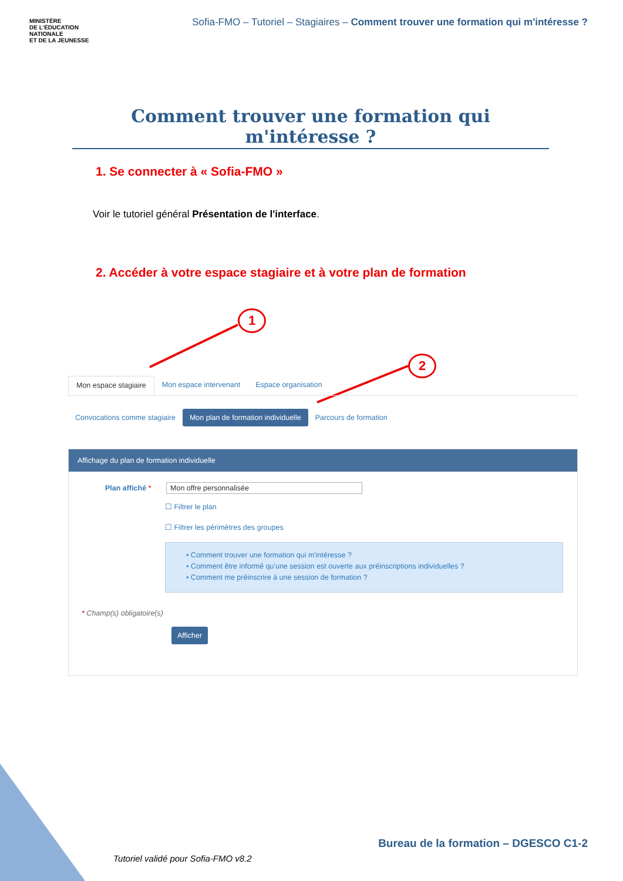MINISTÈRE
DE L'ÉDUCATION
NATIONALE
ET DE LA JEUNESSE
Sofia-FMO – Tutoriel – Stagiaires – Comment trouver une formation qui m'intéresse ?
Comment trouver une formation qui m'intéresse ?
1. Se connecter à « Sofia-FMO »
Voir le tutoriel général Présentation de l'interface.
2. Accéder à votre espace stagiaire et à votre plan de formation
1
2
Mon espace stagiaire Mon espace intervenant Espace organisation
Convocations comme stagiaire Mon plan de formation individuelle Parcours de formation
Affichage du plan de formation individuelle
Plan affiché * Mon offre personnalisée
☐ Filtrer le plan
☐ Filtrer les périmètres des groupes
• Comment trouver une formation qui m'intéresse ?
• Comment être informé qu'une session est ouverte aux préinscriptions individuelles ?
• Comment me préinscrire à une session de formation ?
* Champ(s) obligatoire(s)
Afficher
Bureau de la formation – DGESCO C1-2
Tutoriel validé pour Sofia-FMO v8.2